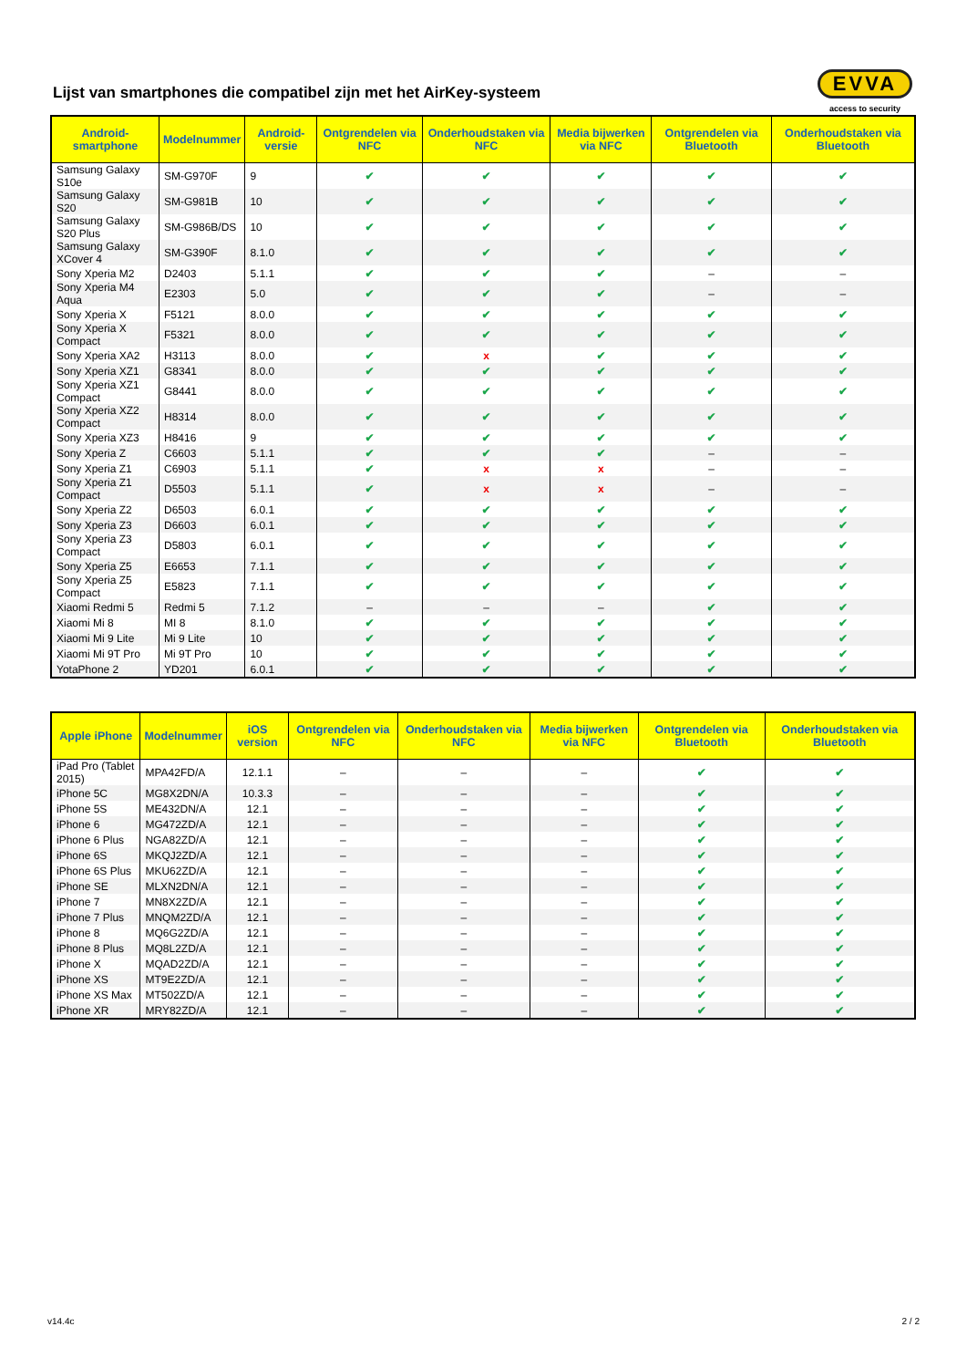Lijst van smartphones die compatibel zijn met het AirKey-systeem
EVVA
access to security
| Android-smartphone | Modelnummer | Android-versie | Ontgrendelen via NFC | Onderhoudstaken via NFC | Media bijwerken via NFC | Ontgrendelen via Bluetooth | Onderhoudstaken via Bluetooth |
| --- | --- | --- | --- | --- | --- | --- | --- |
| Samsung Galaxy S10e | SM-G970F | 9 | ✔ | ✔ | ✔ | ✔ | ✔ |
| Samsung Galaxy S20 | SM-G981B | 10 | ✔ | ✔ | ✔ | ✔ | ✔ |
| Samsung Galaxy S20 Plus | SM-G986B/DS | 10 | ✔ | ✔ | ✔ | ✔ | ✔ |
| Samsung Galaxy XCover 4 | SM-G390F | 8.1.0 | ✔ | ✔ | ✔ | ✔ | ✔ |
| Sony Xperia M2 | D2403 | 5.1.1 | ✔ | ✔ | ✔ | – | – |
| Sony Xperia M4 Aqua | E2303 | 5.0 | ✔ | ✔ | ✔ | – | – |
| Sony Xperia X | F5121 | 8.0.0 | ✔ | ✔ | ✔ | ✔ | ✔ |
| Sony Xperia X Compact | F5321 | 8.0.0 | ✔ | ✔ | ✔ | ✔ | ✔ |
| Sony Xperia XA2 | H3113 | 8.0.0 | ✔ | x | ✔ | ✔ | ✔ |
| Sony Xperia XZ1 | G8341 | 8.0.0 | ✔ | ✔ | ✔ | ✔ | ✔ |
| Sony Xperia XZ1 Compact | G8441 | 8.0.0 | ✔ | ✔ | ✔ | ✔ | ✔ |
| Sony Xperia XZ2 Compact | H8314 | 8.0.0 | ✔ | ✔ | ✔ | ✔ | ✔ |
| Sony Xperia XZ3 | H8416 | 9 | ✔ | ✔ | ✔ | ✔ | ✔ |
| Sony Xperia Z | C6603 | 5.1.1 | ✔ | ✔ | ✔ | – | – |
| Sony Xperia Z1 | C6903 | 5.1.1 | ✔ | x | x | – | – |
| Sony Xperia Z1 Compact | D5503 | 5.1.1 | ✔ | x | x | – | – |
| Sony Xperia Z2 | D6503 | 6.0.1 | ✔ | ✔ | ✔ | ✔ | ✔ |
| Sony Xperia Z3 | D6603 | 6.0.1 | ✔ | ✔ | ✔ | ✔ | ✔ |
| Sony Xperia Z3 Compact | D5803 | 6.0.1 | ✔ | ✔ | ✔ | ✔ | ✔ |
| Sony Xperia Z5 | E6653 | 7.1.1 | ✔ | ✔ | ✔ | ✔ | ✔ |
| Sony Xperia Z5 Compact | E5823 | 7.1.1 | ✔ | ✔ | ✔ | ✔ | ✔ |
| Xiaomi Redmi 5 | Redmi 5 | 7.1.2 | – | – | – | ✔ | ✔ |
| Xiaomi Mi 8 | MI 8 | 8.1.0 | ✔ | ✔ | ✔ | ✔ | ✔ |
| Xiaomi Mi 9 Lite | Mi 9 Lite | 10 | ✔ | ✔ | ✔ | ✔ | ✔ |
| Xiaomi Mi 9T Pro | Mi 9T Pro | 10 | ✔ | ✔ | ✔ | ✔ | ✔ |
| YotaPhone 2 | YD201 | 6.0.1 | ✔ | ✔ | ✔ | ✔ | ✔ |
| Apple iPhone | Modelnummer | iOS version | Ontgrendelen via NFC | Onderhoudstaken via NFC | Media bijwerken via NFC | Ontgrendelen via Bluetooth | Onderhoudstaken via Bluetooth |
| --- | --- | --- | --- | --- | --- | --- | --- |
| iPad Pro (Tablet 2015) | MPA42FD/A | 12.1.1 | – | – | – | ✔ | ✔ |
| iPhone 5C | MG8X2DN/A | 10.3.3 | – | – | – | ✔ | ✔ |
| iPhone 5S | ME432DN/A | 12.1 | – | – | – | ✔ | ✔ |
| iPhone 6 | MG472ZD/A | 12.1 | – | – | – | ✔ | ✔ |
| iPhone 6 Plus | NGA82ZD/A | 12.1 | – | – | – | ✔ | ✔ |
| iPhone 6S | MKQJ2ZD/A | 12.1 | – | – | – | ✔ | ✔ |
| iPhone 6S Plus | MKU62ZD/A | 12.1 | – | – | – | ✔ | ✔ |
| iPhone SE | MLXN2DN/A | 12.1 | – | – | – | ✔ | ✔ |
| iPhone 7 | MN8X2ZD/A | 12.1 | – | – | – | ✔ | ✔ |
| iPhone 7 Plus | MNQM2ZD/A | 12.1 | – | – | – | ✔ | ✔ |
| iPhone 8 | MQ6G2ZD/A | 12.1 | – | – | – | ✔ | ✔ |
| iPhone 8 Plus | MQ8L2ZD/A | 12.1 | – | – | – | ✔ | ✔ |
| iPhone X | MQAD2ZD/A | 12.1 | – | – | – | ✔ | ✔ |
| iPhone XS | MT9E2ZD/A | 12.1 | – | – | – | ✔ | ✔ |
| iPhone XS Max | MT502ZD/A | 12.1 | – | – | – | ✔ | ✔ |
| iPhone XR | MRY82ZD/A | 12.1 | – | – | – | ✔ | ✔ |
v14.4c 2 / 2